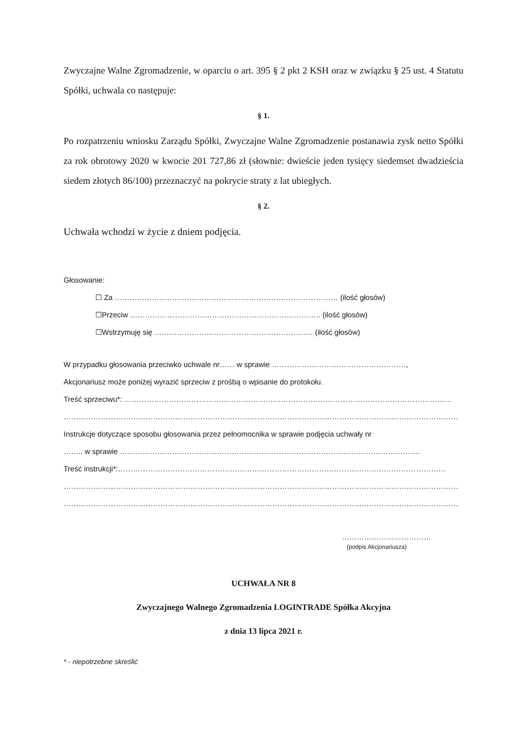Zwyczajne Walne Zgromadzenie, w oparciu o art. 395 § 2 pkt 2 KSH oraz w związku § 25 ust. 4 Statutu Spółki, uchwala co następuje:
§ 1.
Po rozpatrzeniu wniosku Zarządu Spółki, Zwyczajne Walne Zgromadzenie postanawia zysk netto Spółki za rok obrotowy 2020 w kwocie 201 727,86 zł (słownie: dwieście jeden tysięcy siedemset dwadzieścia siedem złotych 86/100) przeznaczyć na pokrycie straty z lat ubiegłych.
§ 2.
Uchwała wchodzi w życie z dniem podjęcia.
Głosowanie:
☐ Za ……………………………………………………………………………… (ilość głosów)
☐Przeciw ………………………………………………………………….. (ilość głosów)
☐Wstrzymuję się ………………………………………………………. (ilość głosów)
W przypadku głosowania przeciwko uchwale nr…… w sprawie ………………………………………………,
Akcjonariusz może poniżej wyrazić sprzeciw z prośbą o wpisanie do protokołu.
Treść sprzeciwu*: ……………………………………………………………………………………………………………………
……………………………………………………………………………………………………………………………………………
Instrukcje dotyczące sposobu głosowania przez pełnomocnika w sprawie podjęcia uchwały nr
…….. w sprawie ………………………………………………………………………………………………………….
Treść instrukcji*:……………………………………………………………………………………………………………………
……………………………………………………………………………………………………………………………………………
……………………………………………………………………………………………………………………………………………
………………………………
(podpis Akcjonariusza)
UCHWAŁA NR 8
Zwyczajnego Walnego Zgromadzenia LOGINTRADE Spółka Akcyjna
z dnia 13 lipca 2021 r.
* - niepotrzebne skreślić